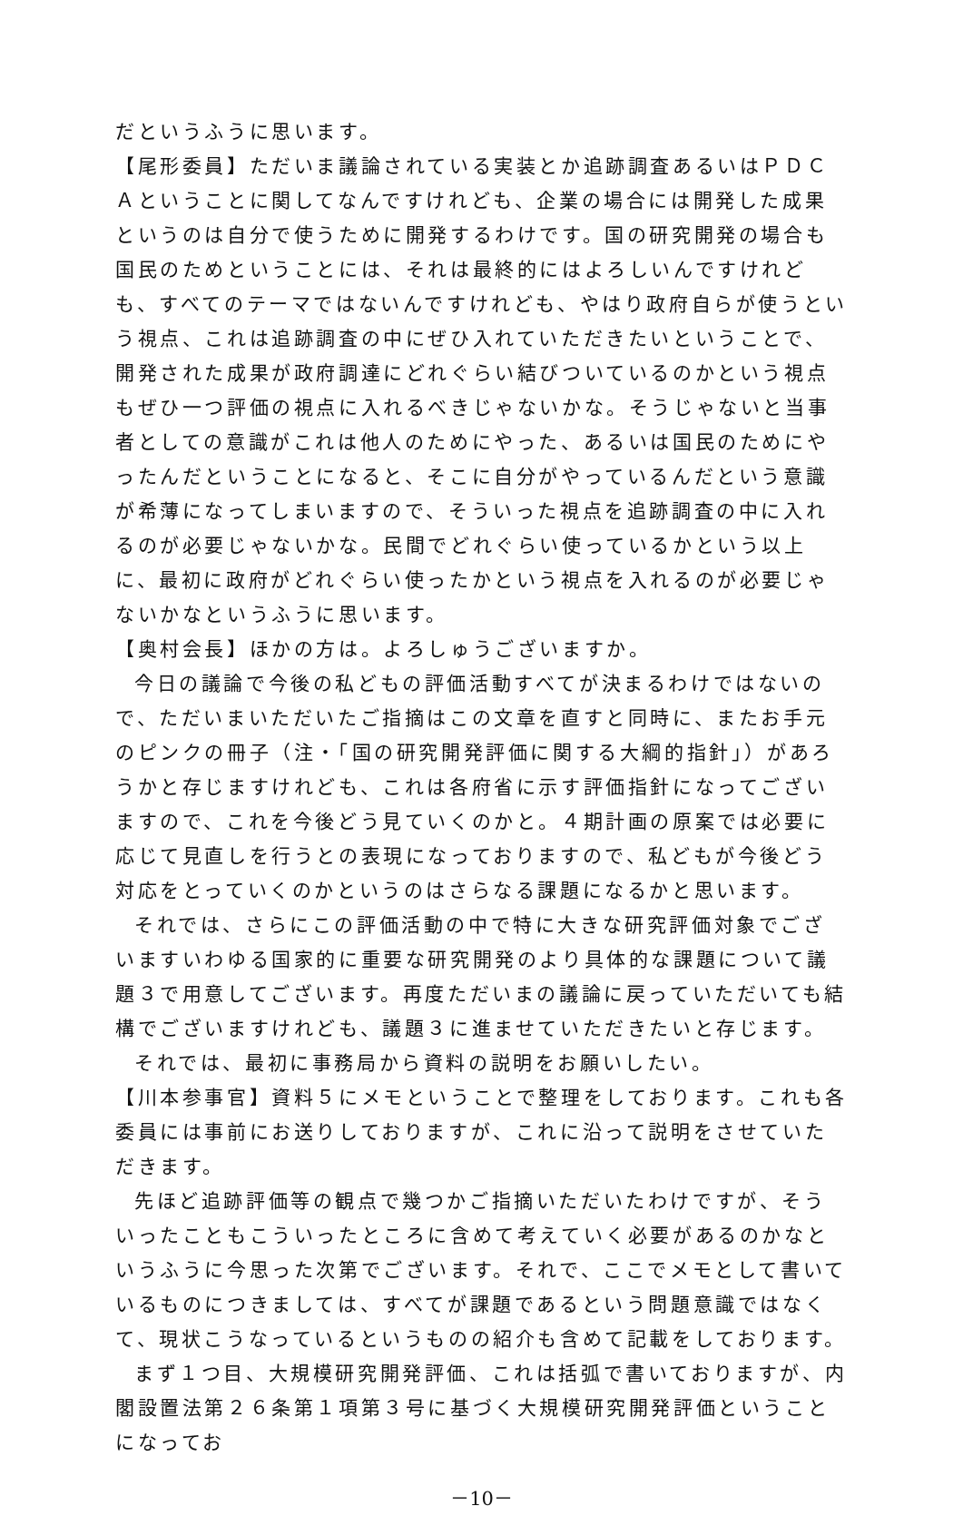だというふうに思います。
【尾形委員】ただいま議論されている実装とか追跡調査あるいはＰＤＣＡということに関してなんですけれども、企業の場合には開発した成果というのは自分で使うために開発するわけです。国の研究開発の場合も国民のためということには、それは最終的にはよろしいんですけれども、すべてのテーマではないんですけれども、やはり政府自らが使うという視点、これは追跡調査の中にぜひ入れていただきたいということで、開発された成果が政府調達にどれぐらい結びついているのかという視点もぜひ一つ評価の視点に入れるべきじゃないかな。そうじゃないと当事者としての意識がこれは他人のためにやった、あるいは国民のためにやったんだということになると、そこに自分がやっているんだという意識が希薄になってしまいますので、そういった視点を追跡調査の中に入れるのが必要じゃないかな。民間でどれぐらい使っているかという以上に、最初に政府がどれぐらい使ったかという視点を入れるのが必要じゃないかなというふうに思います。
【奥村会長】ほかの方は。よろしゅうございますか。
今日の議論で今後の私どもの評価活動すべてが決まるわけではないので、ただいまいただいたご指摘はこの文章を直すと同時に、またお手元のピンクの冊子（注・「国の研究開発評価に関する大綱的指針」）があろうかと存じますけれども、これは各府省に示す評価指針になってございますので、これを今後どう見ていくのかと。４期計画の原案では必要に応じて見直しを行うとの表現になっておりますので、私どもが今後どう対応をとっていくのかというのはさらなる課題になるかと思います。
それでは、さらにこの評価活動の中で特に大きな研究評価対象でございますいわゆる国家的に重要な研究開発のより具体的な課題について議題３で用意してございます。再度ただいまの議論に戻っていただいても結構でございますけれども、議題３に進ませていただきたいと存じます。
それでは、最初に事務局から資料の説明をお願いしたい。
【川本参事官】資料５にメモということで整理をしております。これも各委員には事前にお送りしておりますが、これに沿って説明をさせていただきます。
先ほど追跡評価等の観点で幾つかご指摘いただいたわけですが、そういったこともこういったところに含めて考えていく必要があるのかなというふうに今思った次第でございます。それで、ここでメモとして書いているものにつきましては、すべてが課題であるという問題意識ではなくて、現状こうなっているというものの紹介も含めて記載をしております。
まず１つ目、大規模研究開発評価、これは括弧で書いておりますが、内閣設置法第２６条第１項第３号に基づく大規模研究開発評価ということになってお
－10－